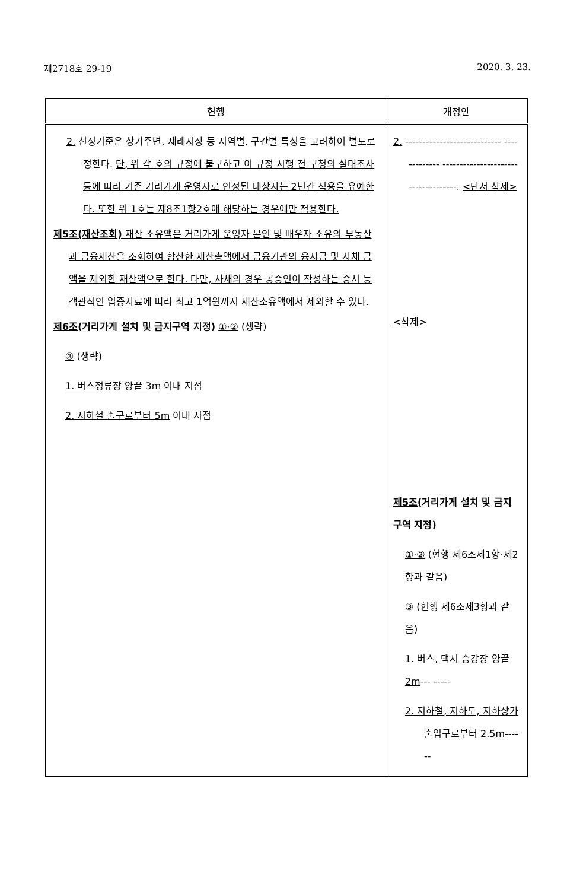제2718호 29-19 2020. 3. 23.
| 현행 | 개정안 |
| --- | --- |
| 2. 선정기준은 상가주변, 재래시장 등 지역별, 구간별 특성을 고려하여 별도로 정한다. 단, 위 각 호의 규정에 불구하고 이 규정 시행 전 구청의 실태조사 등에 따라 기존 거리가게 운영자로 인정된 대상자는 2년간 적용을 유예한다. 또한 위 1호는 제8조1항2호에 해당하는 경우에만 적용한다. 제5조(재산조회) 재산 소유액은 거리가게 운영자 본인 및 배우자 소유의 부동산과 금융재산을 조회하여 합산한 재산총액에서 금융기관의 융자금 및 사채 금액을 제외한 재산액으로 한다. 다만, 사채의 경우 공증인이 작성하는 증서 등 객관적인 입증자료에 따라 최고 1억원까지 재산소유액에서 제외할 수 있다. 제6조 (거리가게 설치 및 금지구역 지정) ①·② (생략) ③ (생략) 1. 버스정류장 양끝 3m 이내 지점 2. 지하철 출구로부터 5m 이내 지점 | 2. ---------------------------- ------------- ------------------------------------. <단서 삭제> <삭제> 제5조 (거리가게 설치 및 금지구역 지정) ①·② (현행 제6조제1항·제2항과 같음) ③ (현행 제6조제3항과 같음) 1. 버스, 택시 승강장 양끝 2m --- ----- 2. 지하철, 지하도, 지하상가 출입구로부터 2.5m ------ |